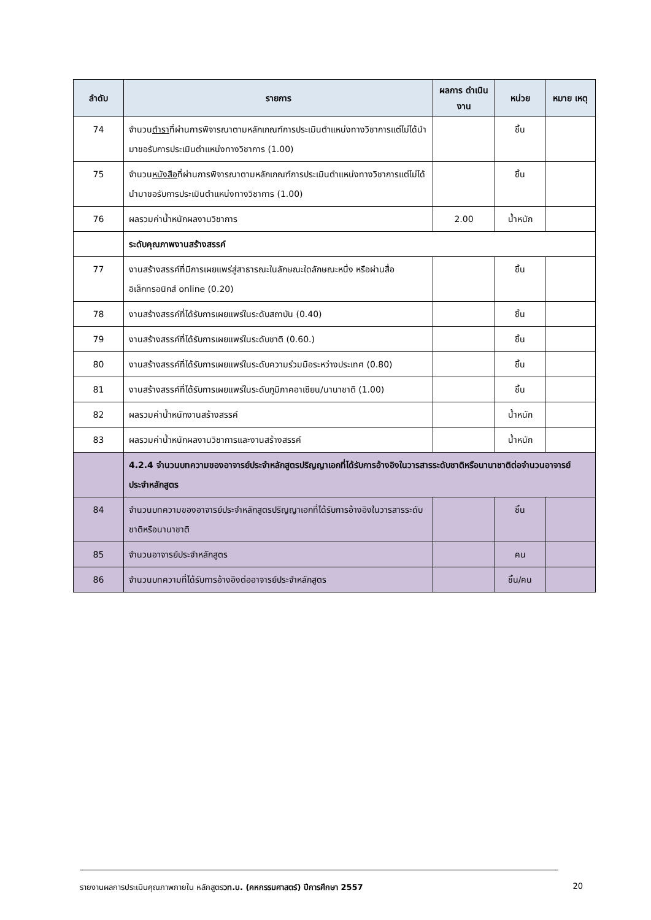| ลำดับ | รายการ | ผลการ ดำเนินงาน | หน่วย | หมาย เหตุ |
| --- | --- | --- | --- | --- |
| 74 | จำนวน ตำรา ที่ผ่านการพิจารณาตามหลักเกณฑ์การประเมินตำแหน่งทางวิชาการแต่ไม่ได้นำมาขอรับการประเมินตำแหน่งทางวิชาการ (1.00) | | ชิ้น | |
| 75 | จำนวน หนังสือ ที่ผ่านการพิจารณาตามหลักเกณฑ์การประเมินตำแหน่งทางวิชาการแต่ไม่ได้นำมาขอรับการประเมินตำแหน่งทางวิชาการ (1.00) | | ชิ้น | |
| 76 | ผลรวมค่าน้ำหนักผลงานวิชาการ | 2.00 | น้ำหนัก | |
| | ระดับคุณภาพงานสร้างสรรค์ | | | |
| 77 | งานสร้างสรรค์ที่มีการเผยแพร่สู่สาธารณะในลักษณะใดลักษณะหนึ่ง หรือผ่านสื่ออิเล็กทรอนิกส์ online (0.20) | | ชิ้น | |
| 78 | งานสร้างสรรค์ที่ได้รับการเผยแพร่ในระดับสถาบัน (0.40) | | ชิ้น | |
| 79 | งานสร้างสรรค์ที่ได้รับการเผยแพร่ในระดับชาติ (0.60.) | | ชิ้น | |
| 80 | งานสร้างสรรค์ที่ได้รับการเผยแพร่ในระดับความร่วมมือระหว่างประเทศ (0.80) | | ชิ้น | |
| 81 | งานสร้างสรรค์ที่ได้รับการเผยแพร่ในระดับภูมิภาคอาเซียน/นานาชาติ (1.00) | | ชิ้น | |
| 82 | ผลรวมค่าน้ำหนักงานสร้างสรรค์ | | น้ำหนัก | |
| 83 | ผลรวมค่าน้ำหนักผลงานวิชาการและงานสร้างสรรค์ | | น้ำหนัก | |
| | 4.2.4 จำนวนบทความของอาจารย์ประจำหลักสูตรปริญญาเอกที่ได้รับการอ้างอิงในวารสารระดับชาติหรือนานาชาติต่อจำนวนอาจารย์ประจำหลักสูตร | | | |
| 84 | จำนวนบทความของอาจารย์ประจำหลักสูตรปริญญาเอกที่ได้รับการอ้างอิงในวารสารระดับชาติหรือนานาชาติ | | ชิ้น | |
| 85 | จำนวนอาจารย์ประจำหลักสูตร | | คน | |
| 86 | จำนวนบทความที่ได้รับการอ้างอิงต่ออาจารย์ประจำหลักสูตร | | ชิ้น/คน | |
รายงานผลการประเมินคุณภาพภายใน หลักสูตรวท.บ. (คหกรรมศาสตร์) ปีการศึกษา 2557 20